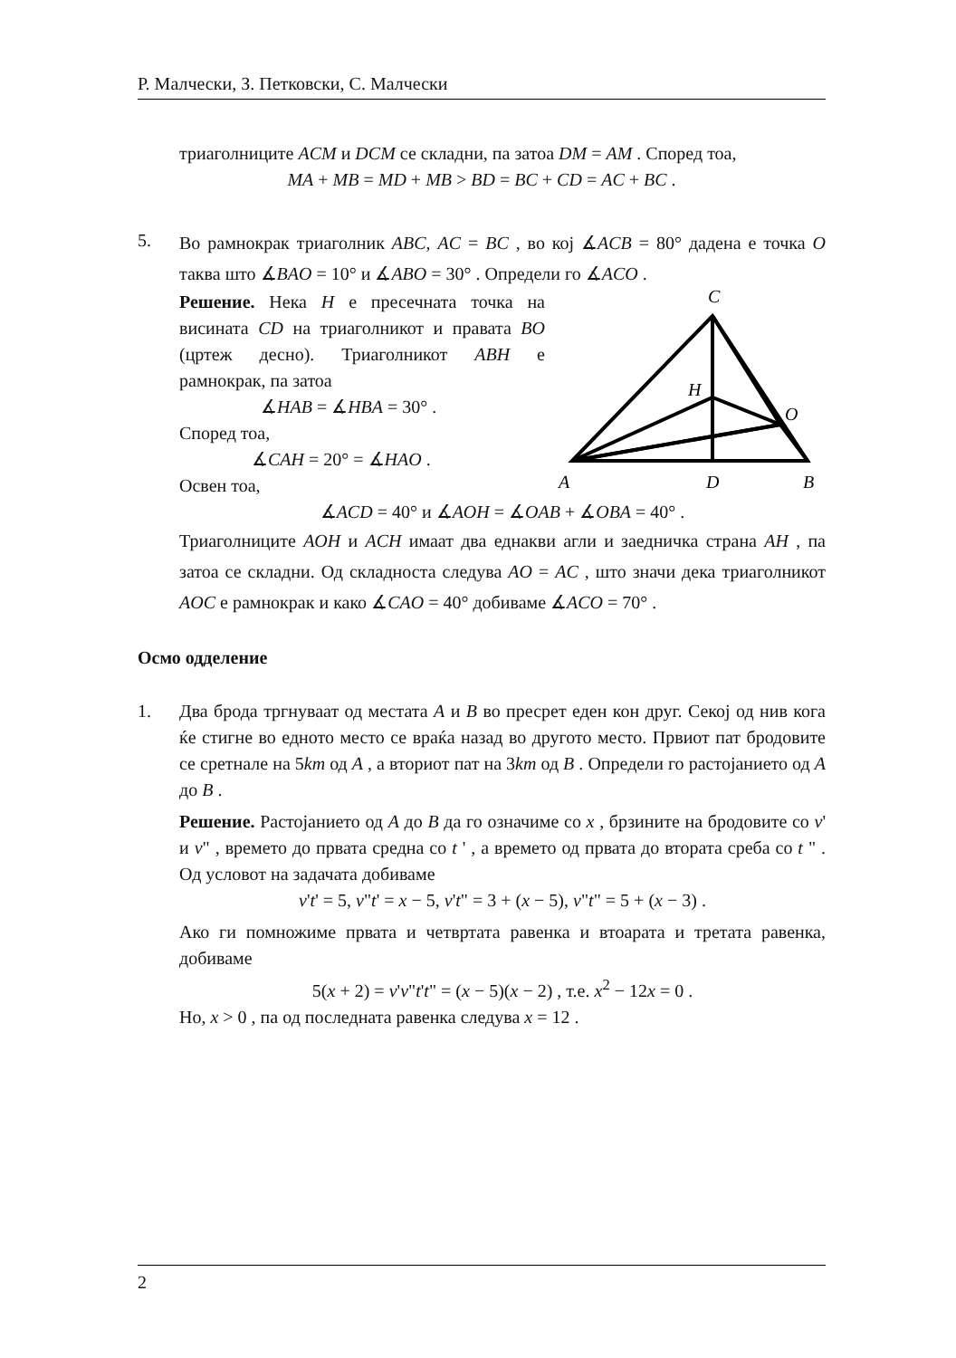Р. Малчески, З. Петковски, С. Малчески
триаголниците ACM и DCM се складни, па затоа DM = AM . Според тоа,
MA + MB = MD + MB > BD = BC + CD = AC + BC .
5.
Во рамнокрак триаголник ABC, AC = BC , во кој ∡ACB = 80° дадена е точка O таква што ∡BAO = 10° и ∡ABO = 30° . Определи го ∡ACO .
C
H
O
A
D
B
Решение. Нека H е пресечната точка на висината CD на триаголникот и правата BO (цртеж десно). Триаголникот ABH е рамнокрак, па затоа
∡HAB = ∡HBA = 30° .
Според тоа,
∡CAH = 20° = ∡HAO .
Освен тоа,
∡ACD = 40° и ∡AOH = ∡OAB + ∡OBA = 40° .
Триаголниците AOH и ACH имаат два еднакви агли и заедничка страна AH , па затоа се складни. Од складноста следува AO = AC , што значи дека триаголникот AOC е рамнокрак и како ∡CAO = 40° добиваме ∡ACO = 70° .
Осмо одделение
1. Два брода тргнуваат од местата A и B во пресрет еден кон друг. Секој од нив кога ќе стигне во едното место се враќа назад во другото место. Првиот пат бродовите се сретнале на 5km од A , а вториот пат на 3km од B . Определи го растојанието од A до B .
Решение. Растојанието од A до B да го означиме со x , брзините на бродовите со v' и v" , времето до првата средна со t ' , а времето од првата до втората среба со t " . Од условот на задачата добиваме
v't' = 5, v"t' = x − 5, v't" = 3 + (x − 5), v"t" = 5 + (x − 3) .
Ако ги помножиме првата и четвртата равенка и втоарата и третата равенка, добиваме
5(x + 2) = v'v"t't" = (x − 5)(x − 2) , т.е. x<sup>2</sup> − 12x = 0 .
Но, x > 0 , па од последната равенка следува x = 12 .
2